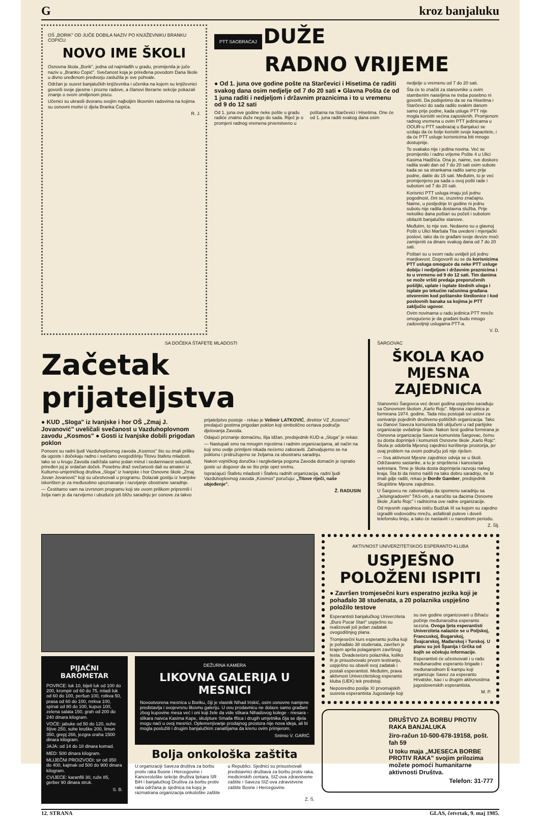Gkroz banjaluku
OŠ „BORIK" OD JUČE DOBILA NAZIV PO KNJIŽEVNIKU BRANKU ĆOPIĆU
NOVO IME ŠKOLI
Osnovna škola „Borik", jedna od najmlađih u gradu, promijenila je juče naziv u „Branko Ćopić". Svečanost koja je priređena povodom Dana škole u divno uređenom predvorju zaslužila je sve pohvale.
Održan je susret banjalučkih književnika i učenika na kojem su književnici govorili svoje pjesme i prozne radove, a članovi literarne sekcije pokazali znanje o svom omiljenom piscu.
Učenici su ukrasili dvoranu svojim najboljim likovnim radovima na kojima su osnovni motivi iz djela Branka Ćopića.
R. J.
PTT SAOBRAĆAJ
DUŽE
RADNO VRIJEME
● Od 1. juna ove godine pošte na Starčevici i Hisetima će raditi svakog dana osim nedjelje od 7 do 20 sati ● Glavna Pošta će od 1 juna raditi i nedjeljom i državnim praznicima i to u vremenu od 9 do 12 sati
Od 1. juna ove godine neke pošte u gradu radiće znatno duže nego do sada. Riječ je o promjeni radnog vremena prvenstveno u poštama na Starčevici i Hisetima. One će od 1. juna raditi svakog dana osim
nedjelje u vremenu od 7 do 20 sati.
Šta će to značiti za stanovnike u ovim stambenim naseljima ne treba posebno ni govoriti. Da podsjetimo da se na Hisetima i Starčevici do sada radilo svakim danom samo prije podne, kada usluge PTT nije mogla koristiti većina zaposlenih. Promjenom radnog vremena u ovim PTT jedinicama u OOUR-u PTT saobraćaj u Banjaluci se uzdaju da će bolje koristiti svoje kapacitete, i da će PTT usluge korisnicima biti mnogo dostupnije.
To svakako nije i jedina novina. Već se promijenilo i radno vrijeme Pošte 4 u Ulici Kasima Hadžića. Ona je, naime, sve doskoro radila svaki dan od 7 do 20 sati osim subote kada se sa strankama radilo samo prije podne, dakle do 15 sati. Međutim, to je već promijenjeno pa sada u ovoj pošti rade i subotom od 7 do 20 sati.
Korisnici PTT usluga imaju još jednu pogodnost, čini se, izuzetno značajnu. Naime, u posljednje tri godine ni jednu subotu nije radila dostavna služba. Prije nekoliko dana poštari su počeli i subotom obilaziti banjalučke stanove.
Međutim, to nije sve. Nedavno su u glavnoj Pošti u Ulici Maršala Tita uvedeni i mjenjački poslovi, tako da će građani svoje devize moći zamijeniti za dinare svakog dana od 7 do 20 sati.
Poštari su u svom radu uvidjeli još jednu manjkavost. Dogovorili su se da korisnicima PTT usluga omoguće da neke PTT usluge dobiju i nedjeljom i državnim praznicima i to u vremenu od 9 do 12 sati. Tim danima se može vršiti predaja preporučenih pošiljki, uplate i isplate štednih uloga i isplate po tekućim računima građana otvorenim kod poštanske štedionice i kod poslovnih banaka sa kojima je PTT zaključio ugovor.
Ovim novinama u radu jedinica PTT mreže omogućeno je da građani budu mnogo zadovoljniji uslugama PTT-a.
V. D.
SA DOČEKA ŠTAFETE MLADOSTI
Začetak prijateljstva
● KUD „Sloga" iz Ivanjske i hor OŠ „Zmaj J. Jovanović" uveličali svečanost u Vazduhoplovnom zavodu „Kosmos" ● Gosti iz Ivanjske dobili prigodan poklon
Ponosni su radni ljudi Vazduhoplovnog zavoda „Kosmos" što su imali priliku da ugoste i dočekaju radno i svečano ovogodišnju Titovu štafetu mladosti. Iako se u krugu Zavoda zadržala samo jedan minut i sedamnaest sekundi, priređen joj je srdačan doček. Posebnu draž svečanosti dali su amateri iz Kulturno-umjetničkog društva „Sloga" iz Ivanjske i hor Osnovne škole „Zmaj Jovan Jovanović" koji su učestvovali u programu. Dolazak gostiju iz Ivanjske iskorišten je za međusobno upoznavanje i razvijanje obostrane saradnje.
— Čestitamo vam na izvrsnom programu koji ste ovom prilikom pripremili i želja nam je da razvijemo i ubuduće još bližu saradnju jer osnove za takvo prijateljstvo postoje - rekao je Velimir LATKOVIĆ, direktor VZ „Kosmos" predajući gostima prigodan poklon koji simbolično ocrtava područje djelovanja Zavoda.
Odajući priznanje domaćinu, Ilija Idžan, predsjednik KUD-a „Sloga" je rekao:
— Nastupali smo na mnogim mjestima i radnim organizacijama, ali način na koji smo ovdje primljeni nikada nećemo zaboraviti. Zahvaljujemo se na poklonu i pridružujemo se željama za obostranu saradnju.
Nakon vojničkog doručka i razgledanja pogona Zavoda domaćin je ispratio goste uz dogovor da se što prije opet sretnu.
Ispraćajući Štafetu mladosti i Štafetu radnih organizacija, radni ljudi Vazduhoplovnog zavoda „Kosmos" poručuju: „Titove riječi, naše ubjeđenje".
Ž. RADUSIN
ŠARGOVAC
ŠKOLA KAO MJESNA ZAJEDNICA
Stanovnici Šargovca već deset godina uspješno sarađuju sa Osnovnom školom „Karlo Rojc". Mjesna zajednica je formirana 1974. godine. Tada nisu postojali svi uslovi za osnivanje pojedinih društveno-političkih organizacija. Tako su članovi Saveza komunista bili uključeni u rad partijske organizacije ovdašnje škole. Nakon šest godina formirana je Osnovna organizacija Saveza komunista Šargovac, čemu su dosta doprinijeli i komunisti Osnovne škole „Karlo Rojc". Škola je odobrila Mjesnoj zajednici korištenje prostorija, jer ovaj problem na ovom području još nije riješen.
— Sva aktivnost Mjesne zajednice odvija se u školi. Održavamo sastanke, a tu je smještena i kancelarija sekretara. Time je škola dosta doprinijela razvoju našeg kraja. Šta bi da nismo naišli na tako dobru saradnju, ne bi imali gdje raditi, rekao je Đorđe Gamber, predsjednik Skupštine Mjesne zajednice.
U Šargovcu ne zaboravljaju da spomenu saradnju sa „Jelsingradovim" TAS-om, a naročito sa đacima Osnovne škole „Karlo Rojc" i radnicima ove radne organizacije.
Od mjesnih zajednica ističu Budžak III sa kojom su zajedno izgradili vodovodnu mrežu, asfaltirali puteve i doveli telefonsku liniju, a tako će nastaviti i u narednom periodu.
Z. Šlj.
PIJAČNI BAROMETAR
POVRĆE: luk 10, bijeli luk od 100 do 200, krompir od 60 do 75, mladi luk od 60 do 100, peršun 100, rotkva 50, prasa od 60 do 100, mrkva 100, spinat od 80 do 100, kupus 100, zelena salata 150, grah od 200 do 240 dinara kilogram.
VOĆE: jabuke od 50 do 120, suhe šljive 250, suhe kruške 200, limun 350, grepj 266, jezgra oraha 1500 dinara kilogram.
JAJA: od 14 do 18 dinara komad.
MED: 500 dinara kilogram.
MLIJEČNI PROIZVODI: sir od 350 do 400, kajmak od 500 do 900 dinara kilogram.
CVIJEĆE: karanfili 30, ruže 85, gerber 90 dinara struk.
S. B.
DEŽURNA KAMERA
LIKOVNA GALERIJA U MESNICI
Novootvorena mesnica u Boriku, čiji je vlasnik Nihad Iriskić, osim osnovne namjene predstavlja i svojevrsnu likovnu galeriju. U ovu prodavnicu ne dolaze samo građani zbog kupovine mesa već i oni koji žele da vide slikara Nihadovog kolege - mesara - slikara naivca Kasima Kape, skulpture Smaila Ifticа i drugih umjetnika čija se djela mogu naći u ovoj mesnici. Oplemenjivanje prodajnog prostora nije nova ideja, ali bi mogla poslužiti i drugim banjalučkim zanatlijama da krenu ovim primjerom.
Snimio V. GARIĆ
Bolja onkološka zaštita
U organizaciji Saveza društva za borbu protiv raka Bosne i Hercegovine i Kancerološke sekcije društva ljekara SR BiH i banjalučkog Društva za borbu protiv raka održana je sjednica na kojoj je razmatrana organizacija onkološke zaštite u Republici. Sjednici su prisustvovali predstavnici društava za borbu protiv raka, medicinskih centara, SIZ-ova zdravstvene zaštite i Saveza SIZ-ova zdravstvene zaštite Bosne i Hercegovine.
Z. Š.
AKTIVNOST UNIVERZITETSKOG ESPERANTO-KLUBA
USPJEŠNO POLOŽENI ISPITI
● Završen tromjesečni kurs esperatno jezika koji je pohađalo 38 studenata, a 20 polaznika uspješno položilo testove
Esperantisti banjalučkog Univerziteta „Đuro Pucar Stari" uspješno su realizovali još jedan zadatak ovogodišnjeg plana.
Tromjesečni kurs esperanto jezika koji je pohađalo 38 studenata, završen je krajem aprila polaganjem završnog testa. Dvadesetoro polaznika, koliko ih je prisustvovalo prvom testiranju, uspješno su obavili svoj zadatak i postali esperantisti. Međutim, prava aktivnost Univerzitetskog esperanto kluba (UEK) tek predstoji.
Neposredno poslije XI prvomajskih susreta esperantista Jugoslavije koji su ove godine organizovani u Bihaću počinje međunarodna esperanto sezona. Ovoga ljeta esperantisti Univerziteta nalaziće se u Poljskoj, Francuskoj, Bugarskoj, Švajcarskoj, Mađarskoj i Turskoj. U planu su još Španija i Grčka od kojih se očekuju informacije.
Esperantisti će učestvovati i u radu međunarodne esperanto brigade i međunarodnom E-kampu koji organizuje Savez za esperanto Hrvatske, kao i u drugim aktivnostima jugoslovenskih esperantista.
M. P.
DRUŠTVO ZA BORBU PROTIV RAKA BANJALUKA
žiro-račun 10-500-678-19158, pošt. fah 59
U toku maja „MJESECA BORBE PROTIV RAKA" svojim prilozima možete pomoći humanitarne aktivnosti Društva.
Telefon: 31-777
12. STRANA GLAS, četvrtak, 9. maj 1985.